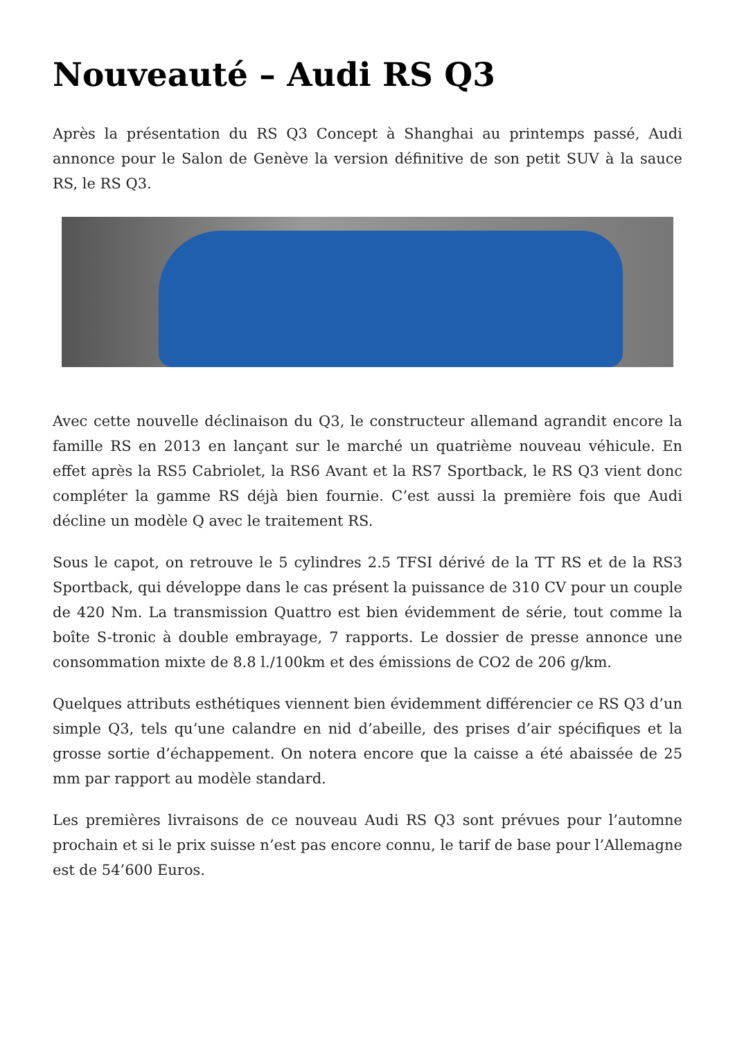Nouveauté – Audi RS Q3
Après la présentation du RS Q3 Concept à Shanghai au printemps passé, Audi annonce pour le Salon de Genève la version définitive de son petit SUV à la sauce RS, le RS Q3.
Avec cette nouvelle déclinaison du Q3, le constructeur allemand agrandit encore la famille RS en 2013 en lançant sur le marché un quatrième nouveau véhicule. En effet après la RS5 Cabriolet, la RS6 Avant et la RS7 Sportback, le RS Q3 vient donc compléter la gamme RS déjà bien fournie. C’est aussi la première fois que Audi décline un modèle Q avec le traitement RS.
Sous le capot, on retrouve le 5 cylindres 2.5 TFSI dérivé de la TT RS et de la RS3 Sportback, qui développe dans le cas présent la puissance de 310 CV pour un couple de 420 Nm. La transmission Quattro est bien évidemment de série, tout comme la boîte S-tronic à double embrayage, 7 rapports. Le dossier de presse annonce une consommation mixte de 8.8 l./100km et des émissions de CO2 de 206 g/km.
Quelques attributs esthétiques viennent bien évidemment différencier ce RS Q3 d’un simple Q3, tels qu’une calandre en nid d’abeille, des prises d’air spécifiques et la grosse sortie d’échappement. On notera encore que la caisse a été abaissée de 25 mm par rapport au modèle standard.
Les premières livraisons de ce nouveau Audi RS Q3 sont prévues pour l’automne prochain et si le prix suisse n’est pas encore connu, le tarif de base pour l’Allemagne est de 54’600 Euros.